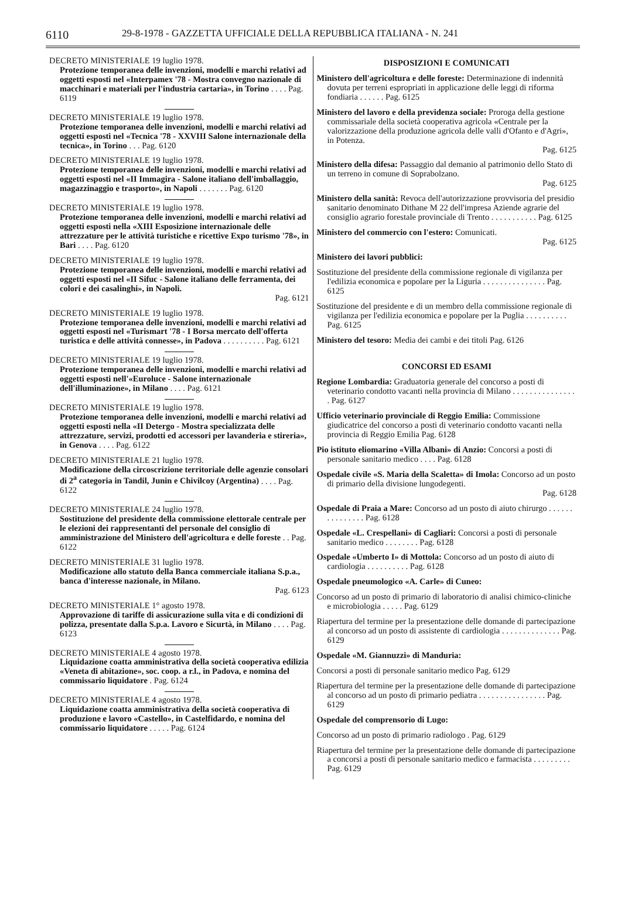6110 29-8-1978 - GAZZETTA UFFICIALE DELLA REPUBBLICA ITALIANA - N. 241
DECRETO MINISTERIALE 19 luglio 1978.
Protezione temporanea delle invenzioni, modelli e marchi relativi ad oggetti esposti nel «Interpamex '78 - Mostra convegno nazionale di macchinari e materiali per l'industria cartaria», in Torino . . . . Pag. 6119
DECRETO MINISTERIALE 19 luglio 1978.
Protezione temporanea delle invenzioni, modelli e marchi relativi ad oggetti esposti nel «Tecnica '78 - XXVIII Salone internazionale della tecnica», in Torino . . . Pag. 6120
DECRETO MINISTERIALE 19 luglio 1978.
Protezione temporanea delle invenzioni, modelli e marchi relativi ad oggetti esposti nel «II Immagira - Salone italiano dell'imballaggio, magazzinaggio e trasporto», in Napoli . . . . . . . Pag. 6120
DECRETO MINISTERIALE 19 luglio 1978.
Protezione temporanea delle invenzioni, modelli e marchi relativi ad oggetti esposti nella «XIII Esposizione internazionale delle attrezzature per le attività turistiche e ricettive Expo turismo '78», in Bari . . . . Pag. 6120
DECRETO MINISTERIALE 19 luglio 1978.
Protezione temporanea delle invenzioni, modelli e marchi relativi ad oggetti esposti nel «II Sifuc - Salone italiano delle ferramenta, dei colori e dei casalinghi», in Napoli.
Pag. 6121
DECRETO MINISTERIALE 19 luglio 1978.
Protezione temporanea delle invenzioni, modelli e marchi relativi ad oggetti esposti nel «Turismart '78 - I Borsa mercato dell'offerta turistica e delle attività connesse», in Padova . . . . . . . . . . Pag. 6121
DECRETO MINISTERIALE 19 luglio 1978.
Protezione temporanea delle invenzioni, modelli e marchi relativi ad oggetti esposti nell'«Euroluce - Salone internazionale dell'illuminazione», in Milano . . . . Pag. 6121
DECRETO MINISTERIALE 19 luglio 1978.
Protezione temporanea delle invenzioni, modelli e marchi relativi ad oggetti esposti nella «II Detergo - Mostra specializzata delle attrezzature, servizi, prodotti ed accessori per lavanderia e stireria», in Genova . . . . Pag. 6122
DECRETO MINISTERIALE 21 luglio 1978.
Modificazione della circoscrizione territoriale delle agenzie consolari di 2<sup>a</sup> categoria in Tandil, Junin e Chivilcoy (Argentina) . . . . Pag. 6122
DECRETO MINISTERIALE 24 luglio 1978.
Sostituzione del presidente della commissione elettorale centrale per le elezioni dei rappresentanti del personale del consiglio di amministrazione del Ministero dell'agricoltura e delle foreste . . Pag. 6122
DECRETO MINISTERIALE 31 luglio 1978.
Modificazione allo statuto della Banca commerciale italiana S.p.a., banca d'interesse nazionale, in Milano.
Pag. 6123
DECRETO MINISTERIALE 1° agosto 1978.
Approvazione di tariffe di assicurazione sulla vita e di condizioni di polizza, presentate dalla S.p.a. Lavoro e Sicurtà, in Milano . . . . Pag. 6123
DECRETO MINISTERIALE 4 agosto 1978.
Liquidazione coatta amministrativa della società cooperativa edilizia «Veneta di abitazione», soc. coop. a r.l., in Padova, e nomina del commissario liquidatore . Pag. 6124
DECRETO MINISTERIALE 4 agosto 1978.
Liquidazione coatta amministrativa della società cooperativa di produzione e lavoro «Castello», in Castelfidardo, e nomina del commissario liquidatore . . . . . Pag. 6124
DISPOSIZIONI E COMUNICATI
Ministero dell'agricoltura e delle foreste: Determinazione di indennità dovuta per terreni espropriati in applicazione delle leggi di riforma fondiaria . . . . . . Pag. 6125
Ministero del lavoro e della previdenza sociale: Proroga della gestione commissariale della società cooperativa agricola «Centrale per la valorizzazione della produzione agricola delle valli d'Ofanto e d'Agri», in Potenza.
Pag. 6125
Ministero della difesa: Passaggio dal demanio al patrimonio dello Stato di un terreno in comune di Soprabolzano.
Pag. 6125
Ministero della sanità: Revoca dell'autorizzazione provvisoria del presidio sanitario denominato Dithane M 22 dell'impresa Aziende agrarie del consiglio agrario forestale provinciale di Trento . . . . . . . . . . . Pag. 6125
Ministero del commercio con l'estero: Comunicati.
Pag. 6125
Ministero dei lavori pubblici:
Sostituzione del presidente della commissione regionale di vigilanza per l'edilizia economica e popolare per la Liguria . . . . . . . . . . . . . . . Pag. 6125
Sostituzione del presidente e di un membro della commissione regionale di vigilanza per l'edilizia economica e popolare per la Puglia . . . . . . . . . . Pag. 6125
Ministero del tesoro: Media dei cambi e dei titoli Pag. 6126
CONCORSI ED ESAMI
Regione Lombardia: Graduatoria generale del concorso a posti di veterinario condotto vacanti nella provincia di Milano . . . . . . . . . . . . . . . . Pag. 6127
Ufficio veterinario provinciale di Reggio Emilia: Commissione giudicatrice del concorso a posti di veterinario condotto vacanti nella provincia di Reggio Emilia Pag. 6128
Pio istituto eliomarino «Villa Albani» di Anzio: Concorsi a posti di personale sanitario medico . . . . Pag. 6128
Ospedale civile «S. Maria della Scaletta» di Imola: Concorso ad un posto di primario della divisione lungodegenti.
Pag. 6128
Ospedale di Praia a Mare: Concorso ad un posto di aiuto chirurgo . . . . . . . . . . . . . . . Pag. 6128
Ospedale «L. Crespellani» di Cagliari: Concorsi a posti di personale sanitario medico . . . . . . . . Pag. 6128
Ospedale «Umberto I» di Mottola: Concorso ad un posto di aiuto di cardiologia . . . . . . . . . . Pag. 6128
Ospedale pneumologico «A. Carle» di Cuneo:
Concorso ad un posto di primario di laboratorio di analisi chimico-cliniche e microbiologia . . . . . Pag. 6129
Riapertura del termine per la presentazione delle domande di partecipazione al concorso ad un posto di assistente di cardiologia . . . . . . . . . . . . . . Pag. 6129
Ospedale «M. Giannuzzi» di Manduria:
Concorsi a posti di personale sanitario medico Pag. 6129
Riapertura del termine per la presentazione delle domande di partecipazione al concorso ad un posto di primario pediatra . . . . . . . . . . . . . . . . Pag. 6129
Ospedale del comprensorio di Lugo:
Concorso ad un posto di primario radiologo . Pag. 6129
Riapertura del termine per la presentazione delle domande di partecipazione a concorsi a posti di personale sanitario medico e farmacista . . . . . . . . . Pag. 6129